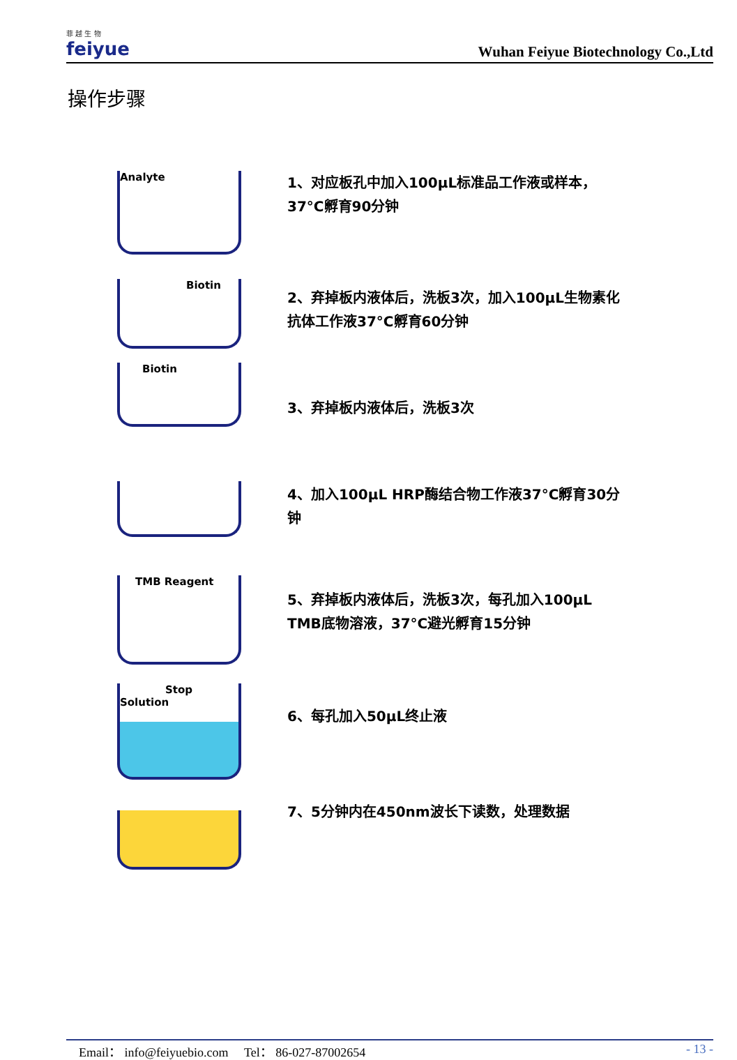菲 越 生 物
feiyue
Wuhan Feiyue Biotechnology Co.,Ltd
操作步骤
Analyte
1、对应板孔中加入100μL标准品工作液或样本，37°C孵育90分钟
Biotin
2、弃掉板内液体后，洗板3次，加入100μL生物素化抗体工作液37°C孵育60分钟
Biotin
3、弃掉板内液体后，洗板3次
4、加入100μL HRP酶结合物工作液37°C孵育30分钟
TMB Reagent
5、弃掉板内液体后，洗板3次，每孔加入100μL TMB底物溶液，37°C避光孵育15分钟
Stop Solution
6、每孔加入50μL终止液
7、5分钟内在450nm波长下读数，处理数据
Email： info@feiyuebio.com Tel： 86-027-87002654 - 13 -